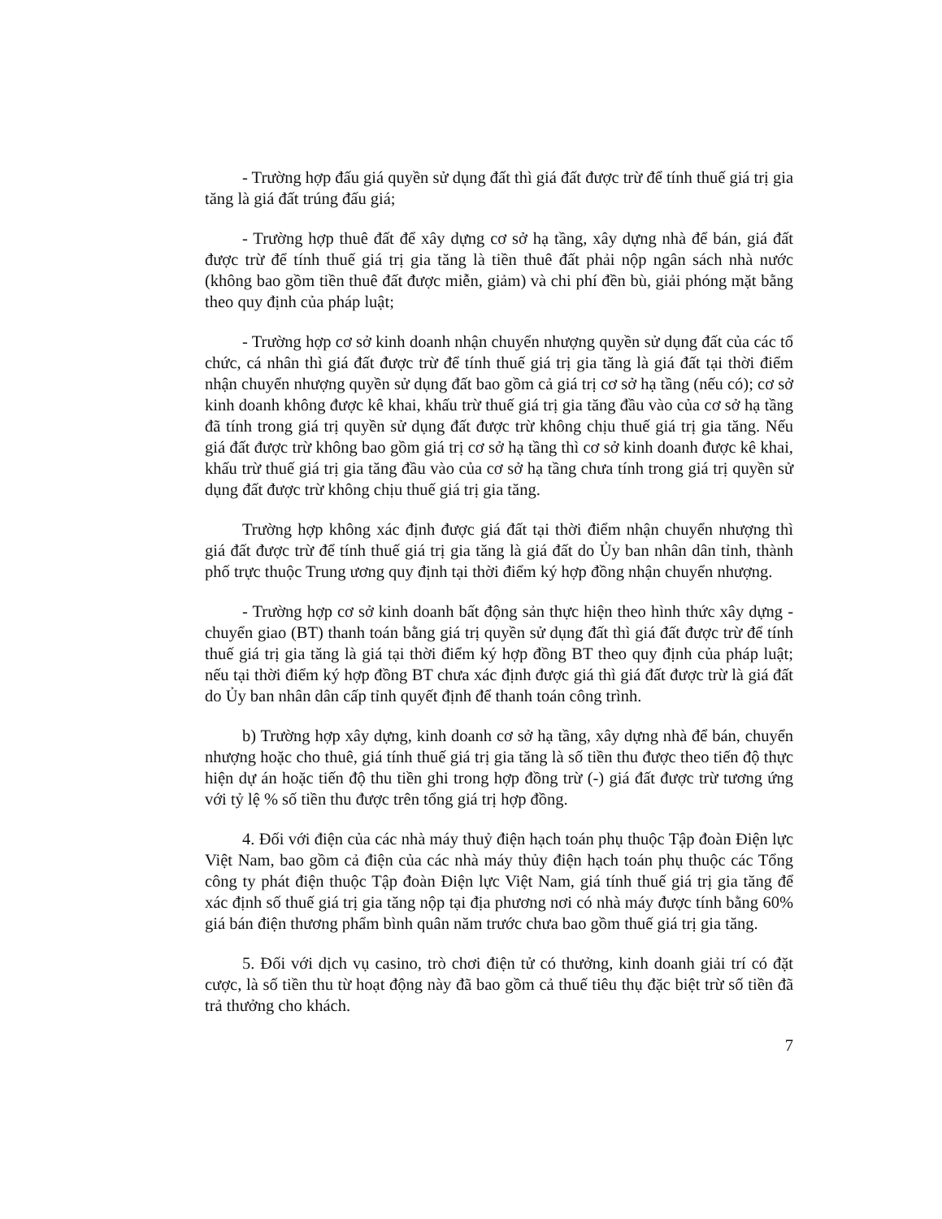- Trường hợp đấu giá quyền sử dụng đất thì giá đất được trừ để tính thuế giá trị gia tăng là giá đất trúng đấu giá;
- Trường hợp thuê đất để xây dựng cơ sở hạ tầng, xây dựng nhà để bán, giá đất được trừ để tính thuế giá trị gia tăng là tiền thuê đất phải nộp ngân sách nhà nước (không bao gồm tiền thuê đất được miễn, giảm) và chi phí đền bù, giải phóng mặt bằng theo quy định của pháp luật;
- Trường hợp cơ sở kinh doanh nhận chuyển nhượng quyền sử dụng đất của các tổ chức, cá nhân thì giá đất được trừ để tính thuế giá trị gia tăng là giá đất tại thời điểm nhận chuyển nhượng quyền sử dụng đất bao gồm cả giá trị cơ sở hạ tầng (nếu có); cơ sở kinh doanh không được kê khai, khấu trừ thuế giá trị gia tăng đầu vào của cơ sở hạ tầng đã tính trong giá trị quyền sử dụng đất được trừ không chịu thuế giá trị gia tăng. Nếu giá đất được trừ không bao gồm giá trị cơ sở hạ tầng thì cơ sở kinh doanh được kê khai, khấu trừ thuế giá trị gia tăng đầu vào của cơ sở hạ tầng chưa tính trong giá trị quyền sử dụng đất được trừ không chịu thuế giá trị gia tăng.
Trường hợp không xác định được giá đất tại thời điểm nhận chuyển nhượng thì giá đất được trừ để tính thuế giá trị gia tăng là giá đất do Ủy ban nhân dân tỉnh, thành phố trực thuộc Trung ương quy định tại thời điểm ký hợp đồng nhận chuyển nhượng.
- Trường hợp cơ sở kinh doanh bất động sản thực hiện theo hình thức xây dựng - chuyển giao (BT) thanh toán bằng giá trị quyền sử dụng đất thì giá đất được trừ để tính thuế giá trị gia tăng là giá tại thời điểm ký hợp đồng BT theo quy định của pháp luật; nếu tại thời điểm ký hợp đồng BT chưa xác định được giá thì giá đất được trừ là giá đất do Ủy ban nhân dân cấp tỉnh quyết định để thanh toán công trình.
b) Trường hợp xây dựng, kinh doanh cơ sở hạ tầng, xây dựng nhà để bán, chuyển nhượng hoặc cho thuê, giá tính thuế giá trị gia tăng là số tiền thu được theo tiến độ thực hiện dự án hoặc tiến độ thu tiền ghi trong hợp đồng trừ (-) giá đất được trừ tương ứng với tỷ lệ % số tiền thu được trên tổng giá trị hợp đồng.
4. Đối với điện của các nhà máy thuỷ điện hạch toán phụ thuộc Tập đoàn Điện lực Việt Nam, bao gồm cả điện của các nhà máy thủy điện hạch toán phụ thuộc các Tổng công ty phát điện thuộc Tập đoàn Điện lực Việt Nam, giá tính thuế giá trị gia tăng để xác định số thuế giá trị gia tăng nộp tại địa phương nơi có nhà máy được tính bằng 60% giá bán điện thương phẩm bình quân năm trước chưa bao gồm thuế giá trị gia tăng.
5. Đối với dịch vụ casino, trò chơi điện tử có thưởng, kinh doanh giải trí có đặt cược, là số tiền thu từ hoạt động này đã bao gồm cả thuế tiêu thụ đặc biệt trừ số tiền đã trả thưởng cho khách.
7